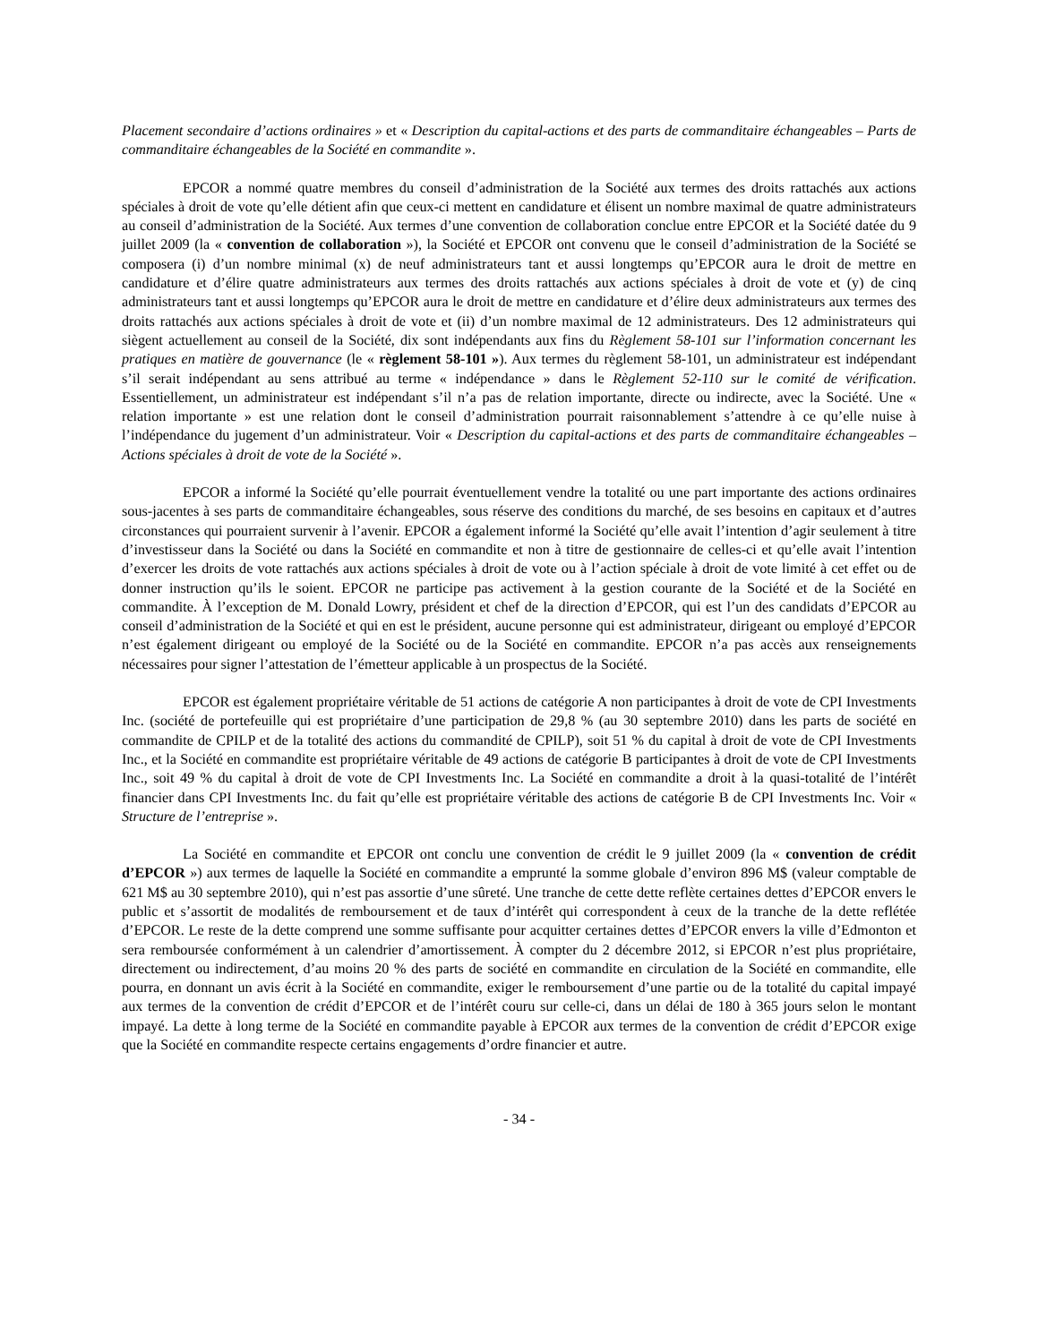Placement secondaire d’actions ordinaires » et « Description du capital-actions et des parts de commanditaire échangeables – Parts de commanditaire échangeables de la Société en commandite ».
EPCOR a nommé quatre membres du conseil d’administration de la Société aux termes des droits rattachés aux actions spéciales à droit de vote qu’elle détient afin que ceux-ci mettent en candidature et élisent un nombre maximal de quatre administrateurs au conseil d’administration de la Société. Aux termes d’une convention de collaboration conclue entre EPCOR et la Société datée du 9 juillet 2009 (la « convention de collaboration »), la Société et EPCOR ont convenu que le conseil d’administration de la Société se composera (i) d’un nombre minimal (x) de neuf administrateurs tant et aussi longtemps qu’EPCOR aura le droit de mettre en candidature et d’élire quatre administrateurs aux termes des droits rattachés aux actions spéciales à droit de vote et (y) de cinq administrateurs tant et aussi longtemps qu’EPCOR aura le droit de mettre en candidature et d’élire deux administrateurs aux termes des droits rattachés aux actions spéciales à droit de vote et (ii) d’un nombre maximal de 12 administrateurs. Des 12 administrateurs qui siègent actuellement au conseil de la Société, dix sont indépendants aux fins du Règlement 58-101 sur l’information concernant les pratiques en matière de gouvernance (le « règlement 58-101 »). Aux termes du règlement 58-101, un administrateur est indépendant s’il serait indépendant au sens attribué au terme « indépendance » dans le Règlement 52-110 sur le comité de vérification. Essentiellement, un administrateur est indépendant s’il n’a pas de relation importante, directe ou indirecte, avec la Société. Une « relation importante » est une relation dont le conseil d’administration pourrait raisonnablement s’attendre à ce qu’elle nuise à l’indépendance du jugement d’un administrateur. Voir « Description du capital-actions et des parts de commanditaire échangeables – Actions spéciales à droit de vote de la Société ».
EPCOR a informé la Société qu’elle pourrait éventuellement vendre la totalité ou une part importante des actions ordinaires sous-jacentes à ses parts de commanditaire échangeables, sous réserve des conditions du marché, de ses besoins en capitaux et d’autres circonstances qui pourraient survenir à l’avenir. EPCOR a également informé la Société qu’elle avait l’intention d’agir seulement à titre d’investisseur dans la Société ou dans la Société en commandite et non à titre de gestionnaire de celles-ci et qu’elle avait l’intention d’exercer les droits de vote rattachés aux actions spéciales à droit de vote ou à l’action spéciale à droit de vote limité à cet effet ou de donner instruction qu’ils le soient. EPCOR ne participe pas activement à la gestion courante de la Société et de la Société en commandite. À l’exception de M. Donald Lowry, président et chef de la direction d’EPCOR, qui est l’un des candidats d’EPCOR au conseil d’administration de la Société et qui en est le président, aucune personne qui est administrateur, dirigeant ou employé d’EPCOR n’est également dirigeant ou employé de la Société ou de la Société en commandite. EPCOR n’a pas accès aux renseignements nécessaires pour signer l’attestation de l’émetteur applicable à un prospectus de la Société.
EPCOR est également propriétaire véritable de 51 actions de catégorie A non participantes à droit de vote de CPI Investments Inc. (société de portefeuille qui est propriétaire d’une participation de 29,8 % (au 30 septembre 2010) dans les parts de société en commandite de CPILP et de la totalité des actions du commandité de CPILP), soit 51 % du capital à droit de vote de CPI Investments Inc., et la Société en commandite est propriétaire véritable de 49 actions de catégorie B participantes à droit de vote de CPI Investments Inc., soit 49 % du capital à droit de vote de CPI Investments Inc. La Société en commandite a droit à la quasi-totalité de l’intérêt financier dans CPI Investments Inc. du fait qu’elle est propriétaire véritable des actions de catégorie B de CPI Investments Inc. Voir « Structure de l’entreprise ».
La Société en commandite et EPCOR ont conclu une convention de crédit le 9 juillet 2009 (la « convention de crédit d’EPCOR ») aux termes de laquelle la Société en commandite a emprunté la somme globale d’environ 896 M$ (valeur comptable de 621 M$ au 30 septembre 2010), qui n’est pas assortie d’une sûreté. Une tranche de cette dette reflète certaines dettes d’EPCOR envers le public et s’assortit de modalités de remboursement et de taux d’intérêt qui correspondent à ceux de la tranche de la dette reflétée d’EPCOR. Le reste de la dette comprend une somme suffisante pour acquitter certaines dettes d’EPCOR envers la ville d’Edmonton et sera remboursée conformément à un calendrier d’amortissement. À compter du 2 décembre 2012, si EPCOR n’est plus propriétaire, directement ou indirectement, d’au moins 20 % des parts de société en commandite en circulation de la Société en commandite, elle pourra, en donnant un avis écrit à la Société en commandite, exiger le remboursement d’une partie ou de la totalité du capital impayé aux termes de la convention de crédit d’EPCOR et de l’intérêt couru sur celle-ci, dans un délai de 180 à 365 jours selon le montant impayé. La dette à long terme de la Société en commandite payable à EPCOR aux termes de la convention de crédit d’EPCOR exige que la Société en commandite respecte certains engagements d’ordre financier et autre.
- 34 -